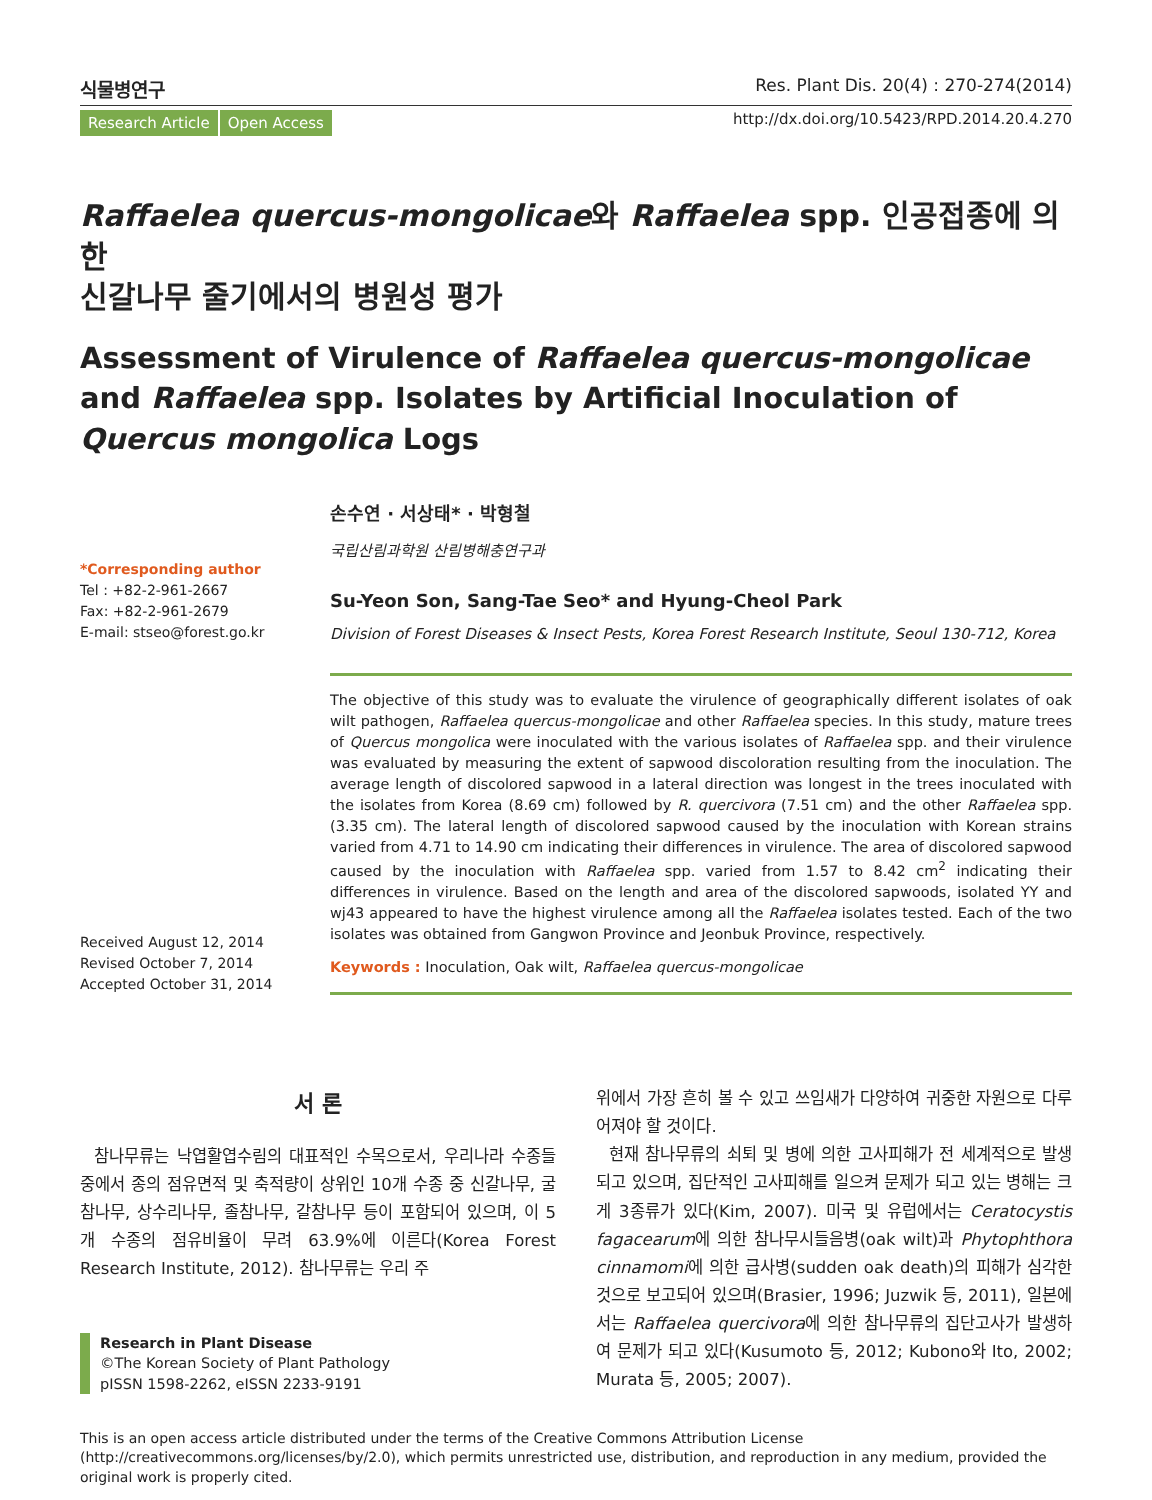식물병연구 Res. Plant Dis. 20(4) : 270-274(2014)
Research Article Open Access
http://dx.doi.org/10.5423/RPD.2014.20.4.270
Raffaelea quercus-mongolicae와 Raffaelea spp. 인공접종에 의한
신갈나무 줄기에서의 병원성 평가
Assessment of Virulence of Raffaelea quercus-mongolicae and Raffaelea spp. Isolates by Artificial Inoculation of Quercus mongolica Logs
*Corresponding author
Tel : +82-2-961-2667
Fax: +82-2-961-2679
E-mail: stseo@forest.go.kr
Received August 12, 2014
Revised October 7, 2014
Accepted October 31, 2014
손수연 · 서상태* · 박형철
국립산림과학원 산림병해충연구과
Su-Yeon Son, Sang-Tae Seo* and Hyung-Cheol Park
Division of Forest Diseases & Insect Pests, Korea Forest Research Institute, Seoul 130-712, Korea
The objective of this study was to evaluate the virulence of geographically different isolates of oak wilt pathogen, Raffaelea quercus-mongolicae and other Raffaelea species. In this study, mature trees of Quercus mongolica were inoculated with the various isolates of Raffaelea spp. and their virulence was evaluated by measuring the extent of sapwood discoloration resulting from the inoculation. The average length of discolored sapwood in a lateral direction was longest in the trees inoculated with the isolates from Korea (8.69 cm) followed by R. quercivora (7.51 cm) and the other Raffaelea spp. (3.35 cm). The lateral length of discolored sapwood caused by the inoculation with Korean strains varied from 4.71 to 14.90 cm indicating their differences in virulence. The area of discolored sapwood caused by the inoculation with Raffaelea spp. varied from 1.57 to 8.42 cm<sup>2</sup> indicating their differences in virulence. Based on the length and area of the discolored sapwoods, isolated YY and wj43 appeared to have the highest virulence among all the Raffaelea isolates tested. Each of the two isolates was obtained from Gangwon Province and Jeonbuk Province, respectively.
Keywords : Inoculation, Oak wilt, Raffaelea quercus-mongolicae
서 론
참나무류는 낙엽활엽수림의 대표적인 수목으로서, 우리나라 수종들 중에서 종의 점유면적 및 축적량이 상위인 10개 수종 중 신갈나무, 굴참나무, 상수리나무, 졸참나무, 갈참나무 등이 포함되어 있으며, 이 5개 수종의 점유비율이 무려 63.9%에 이른다(Korea Forest Research Institute, 2012). 참나무류는 우리 주
Research in Plant Disease
©The Korean Society of Plant Pathology
pISSN 1598-2262, eISSN 2233-9191
위에서 가장 흔히 볼 수 있고 쓰임새가 다양하여 귀중한 자원으로 다루어져야 할 것이다.
현재 참나무류의 쇠퇴 및 병에 의한 고사피해가 전 세계적으로 발생되고 있으며, 집단적인 고사피해를 일으켜 문제가 되고 있는 병해는 크게 3종류가 있다(Kim, 2007). 미국 및 유럽에서는 Ceratocystis fagacearum에 의한 참나무시들음병(oak wilt)과 Phytophthora cinnamomi에 의한 급사병(sudden oak death)의 피해가 심각한 것으로 보고되어 있으며(Brasier, 1996; Juzwik 등, 2011), 일본에서는 Raffaelea quercivora에 의한 참나무류의 집단고사가 발생하여 문제가 되고 있다(Kusumoto 등, 2012; Kubono와 Ito, 2002; Murata 등, 2005; 2007).
This is an open access article distributed under the terms of the Creative Commons Attribution License (http://creativecommons.org/licenses/by/2.0), which permits unrestricted use, distribution, and reproduction in any medium, provided the original work is properly cited.